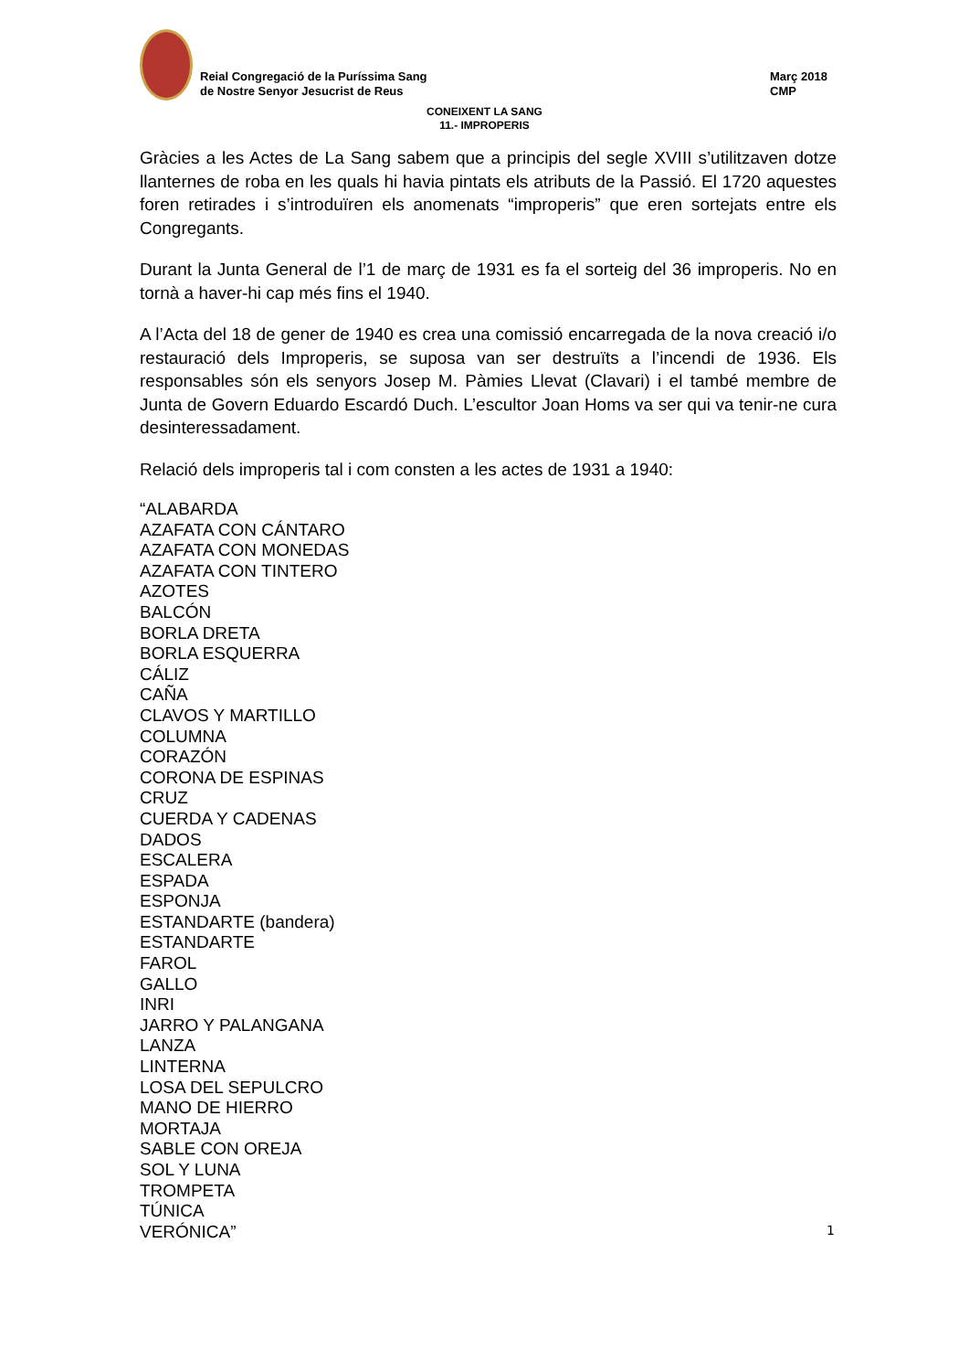Reial Congregació de la Puríssima Sang
de Nostre Senyor Jesucrist de Reus
Març 2018
CMP
CONEIXENT LA SANG
11.- IMPROPERIS
Gràcies a les Actes de La Sang sabem que a principis del segle XVIII s’utilitzaven dotze llanternes de roba en les quals hi havia pintats els atributs de la Passió. El 1720 aquestes foren retirades i s’introduïren els anomenats “improperis” que eren sortejats entre els Congregants.
Durant la Junta General de l’1 de març de 1931 es fa el sorteig del 36 improperis. No en tornà a haver-hi cap més fins el 1940.
A l’Acta del 18 de gener de 1940 es crea una comissió encarregada de la nova creació i/o restauració dels Improperis, se suposa van ser destruïts a l’incendi de 1936. Els responsables són els senyors Josep M. Pàmies Llevat (Clavari) i el també membre de Junta de Govern Eduardo Escardó Duch. L’escultor Joan Homs va ser qui va tenir-ne cura desinteressadament.
Relació dels improperis tal i com consten a les actes de 1931 a 1940:
“ALABARDA
AZAFATA CON CÁNTARO
AZAFATA CON MONEDAS
AZAFATA CON TINTERO
AZOTES
BALCÓN
BORLA DRETA
BORLA ESQUERRA
CÁLIZ
CAÑA
CLAVOS Y MARTILLO
COLUMNA
CORAZÓN
CORONA DE ESPINAS
CRUZ
CUERDA Y CADENAS
DADOS
ESCALERA
ESPADA
ESPONJA
ESTANDARTE (bandera)
ESTANDARTE
FAROL
GALLO
INRI
JARRO Y PALANGANA
LANZA
LINTERNA
LOSA DEL SEPULCRO
MANO DE HIERRO
MORTAJA
SABLE CON OREJA
SOL Y LUNA
TROMPETA
TÚNICA
VERÓNICA”
1